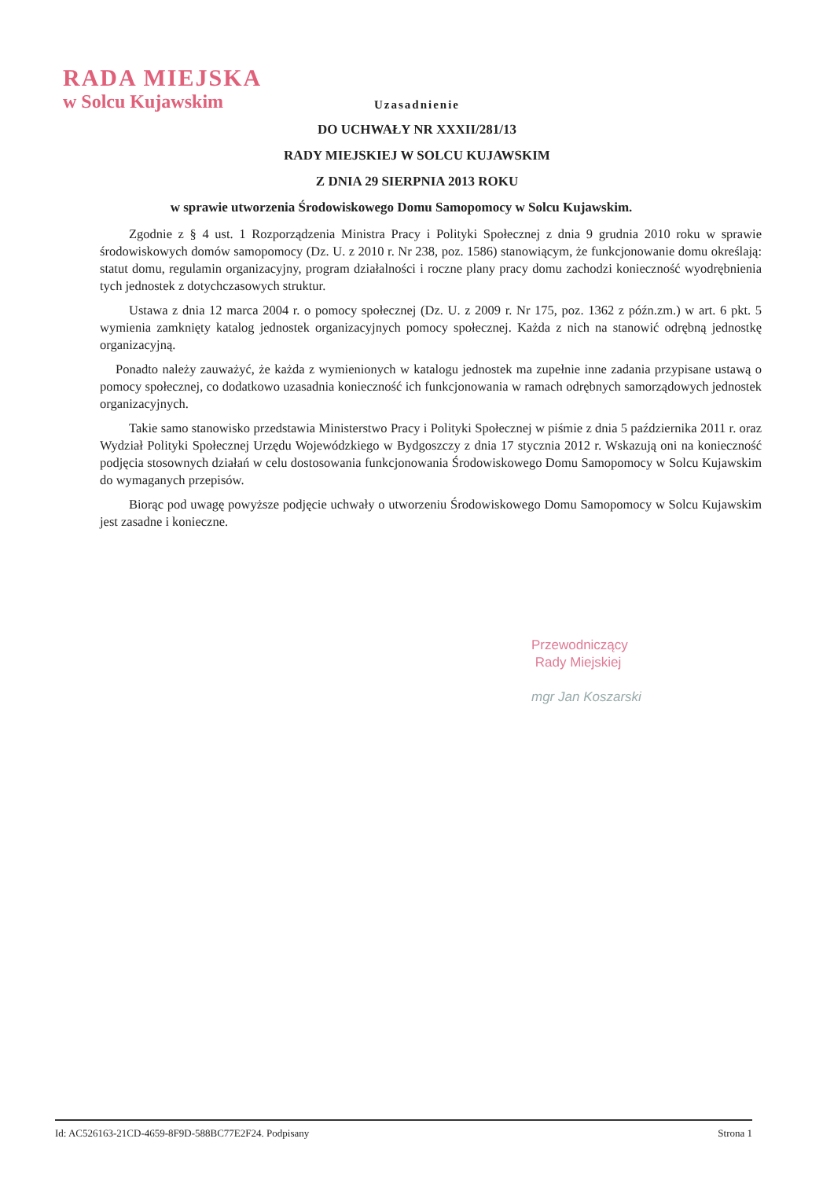RADA MIEJSKA
w Solcu Kujawskim
Uzasadnienie
DO UCHWAŁY NR XXXII/281/13
RADY MIEJSKIEJ W SOLCU KUJAWSKIM
Z DNIA 29 SIERPNIA 2013 ROKU
w sprawie utworzenia Środowiskowego Domu Samopomocy w Solcu Kujawskim.
Zgodnie z § 4 ust. 1 Rozporządzenia Ministra Pracy i Polityki Społecznej z dnia 9 grudnia 2010 roku w sprawie środowiskowych domów samopomocy (Dz. U. z 2010 r. Nr 238, poz. 1586) stanowiącym, że funkcjonowanie domu określają: statut domu, regulamin organizacyjny, program działalności i roczne plany pracy domu zachodzi konieczność wyodrębnienia tych jednostek z dotychczasowych struktur.
Ustawa z dnia 12 marca 2004 r. o pomocy społecznej (Dz. U. z 2009 r. Nr 175, poz. 1362 z późn.zm.) w art. 6 pkt. 5 wymienia zamknięty katalog jednostek organizacyjnych pomocy społecznej. Każda z nich na stanowić odrębną jednostkę organizacyjną.
Ponadto należy zauważyć, że każda z wymienionych w katalogu jednostek ma zupełnie inne zadania przypisane ustawą o pomocy społecznej, co dodatkowo uzasadnia konieczność ich funkcjonowania w ramach odrębnych samorządowych jednostek organizacyjnych.
Takie samo stanowisko przedstawia Ministerstwo Pracy i Polityki Społecznej w piśmie z dnia 5 października 2011 r. oraz Wydział Polityki Społecznej Urzędu Wojewódzkiego w Bydgoszczy z dnia 17 stycznia 2012 r. Wskazują oni na konieczność podjęcia stosownych działań w celu dostosowania funkcjonowania Środowiskowego Domu Samopomocy w Solcu Kujawskim do wymaganych przepisów.
Biorąc pod uwagę powyższe podjęcie uchwały o utworzeniu Środowiskowego Domu Samopomocy w Solcu Kujawskim jest zasadne i konieczne.
Przewodniczący
Rady Miejskiej
mgr Jan Koszarski
Id: AC526163-21CD-4659-8F9D-588BC77E2F24. Podpisany Strona 1